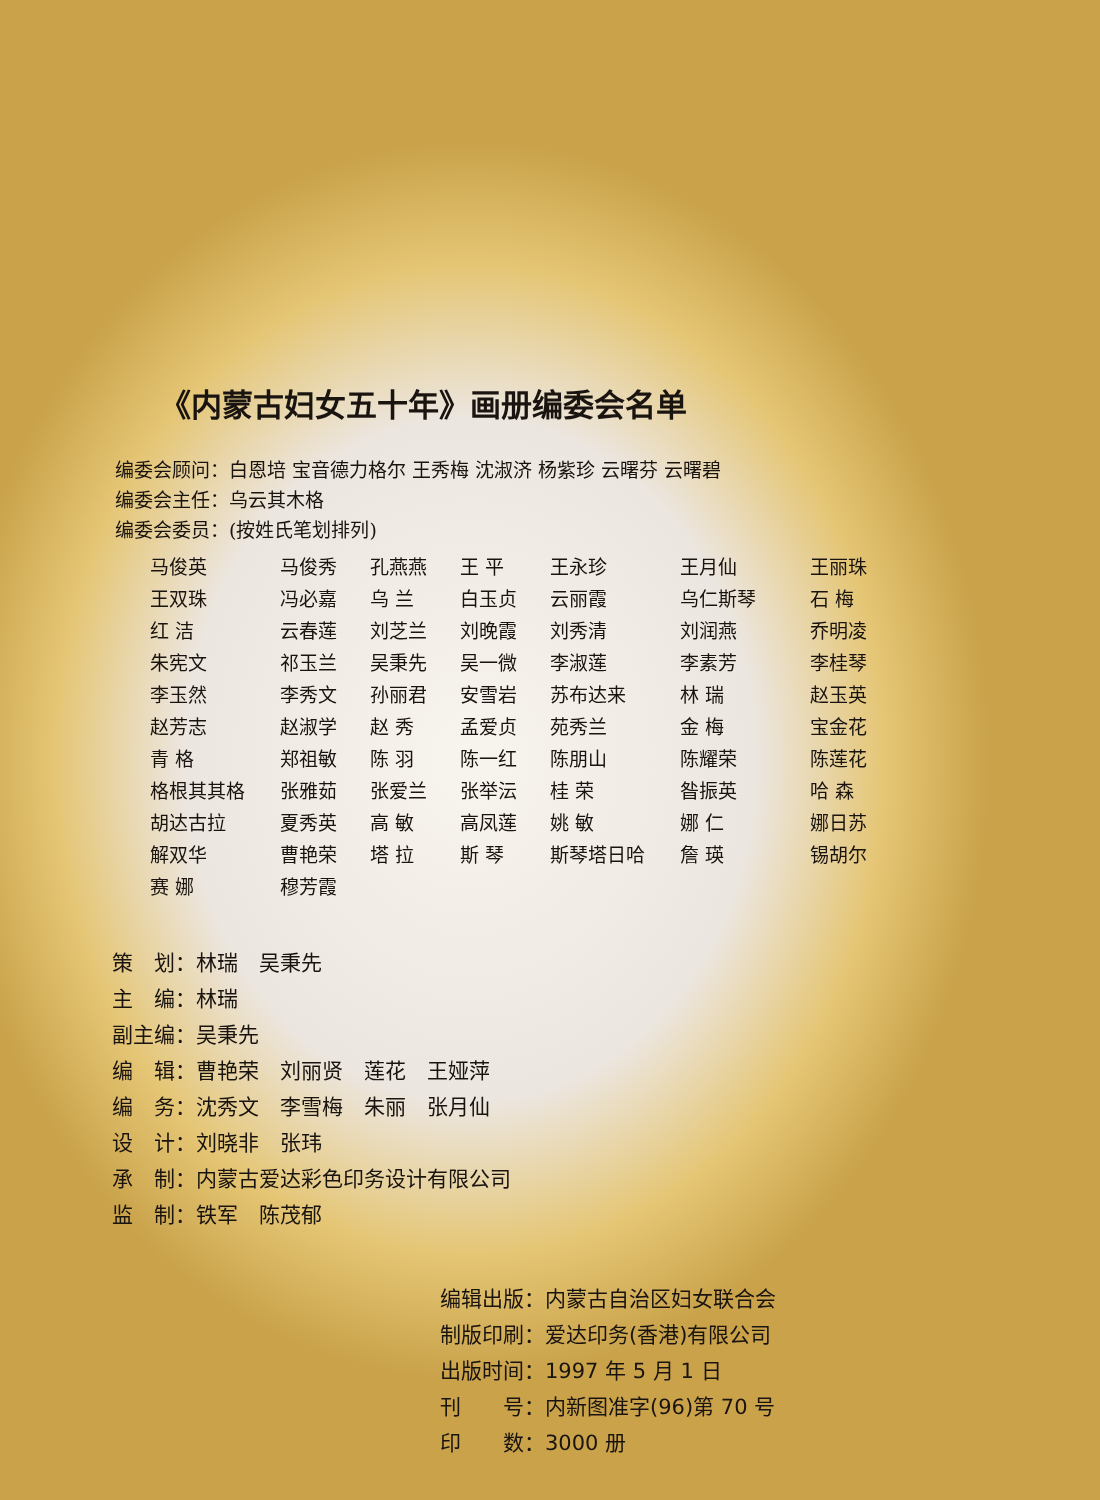《内蒙古妇女五十年》画册编委会名单
编委会顾问：白恩培 宝音德力格尔 王秀梅 沈淑济 杨紫珍 云曙芬 云曙碧
编委会主任：乌云其木格
编委会委员：(按姓氏笔划排列)
| 马俊英 | 马俊秀 | 孔燕燕 | 王 平 | 王永珍 | 王月仙 | 王丽珠 |
| 王双珠 | 冯必嘉 | 乌 兰 | 白玉贞 | 云丽霞 | 乌仁斯琴 | 石 梅 |
| 红 洁 | 云春莲 | 刘芝兰 | 刘晚霞 | 刘秀清 | 刘润燕 | 乔明凌 |
| 朱宪文 | 祁玉兰 | 吴秉先 | 吴一微 | 李淑莲 | 李素芳 | 李桂琴 |
| 李玉然 | 李秀文 | 孙丽君 | 安雪岩 | 苏布达来 | 林 瑞 | 赵玉英 |
| 赵芳志 | 赵淑学 | 赵 秀 | 孟爱贞 | 苑秀兰 | 金 梅 | 宝金花 |
| 青 格 | 郑祖敏 | 陈 羽 | 陈一红 | 陈朋山 | 陈耀荣 | 陈莲花 |
| 格根其其格 | 张雅茹 | 张爱兰 | 张举沄 | 桂 荣 | 昝振英 | 哈 森 |
| 胡达古拉 | 夏秀英 | 高 敏 | 高凤莲 | 姚 敏 | 娜 仁 | 娜日苏 |
| 解双华 | 曹艳荣 | 塔 拉 | 斯 琴 | 斯琴塔日哈 | 詹 瑛 | 锡胡尔 |
| 赛 娜 | 穆芳霞 | | | | | |
策　划：林瑞　吴秉先
主　编：林瑞
副主编：吴秉先
编　辑：曹艳荣　刘丽贤　莲花　王娅萍
编　务：沈秀文　李雪梅　朱丽　张月仙
设　计：刘晓非　张玮
承　制：内蒙古爱达彩色印务设计有限公司
监　制：铁军　陈茂郁
编辑出版：内蒙古自治区妇女联合会
制版印刷：爱达印务(香港)有限公司
出版时间：1997 年 5 月 1 日
刊　　号：内新图准字(96)第 70 号
印　　数：3000 册